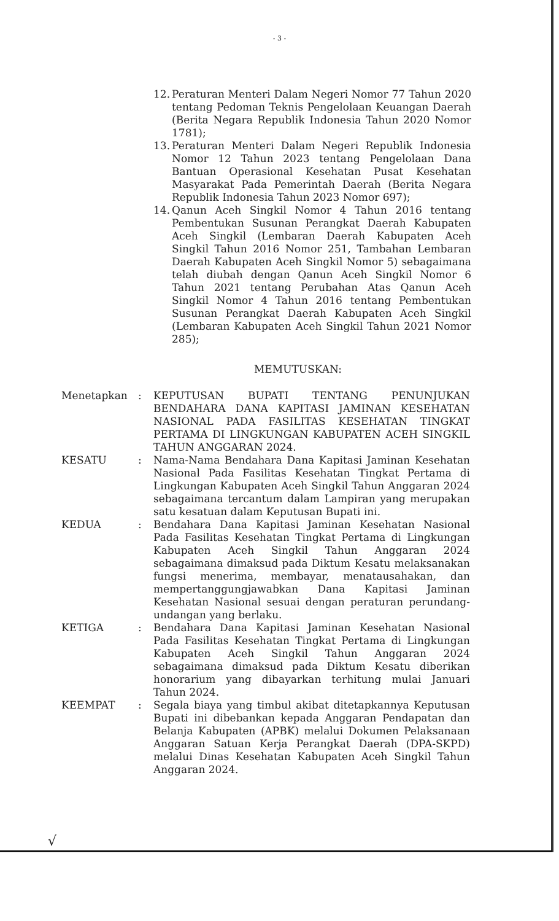- 3 -
12. Peraturan Menteri Dalam Negeri Nomor 77 Tahun 2020 tentang Pedoman Teknis Pengelolaan Keuangan Daerah (Berita Negara Republik Indonesia Tahun 2020 Nomor 1781);
13. Peraturan Menteri Dalam Negeri Republik Indonesia Nomor 12 Tahun 2023 tentang Pengelolaan Dana Bantuan Operasional Kesehatan Pusat Kesehatan Masyarakat Pada Pemerintah Daerah (Berita Negara Republik Indonesia Tahun 2023 Nomor 697);
14. Qanun Aceh Singkil Nomor 4 Tahun 2016 tentang Pembentukan Susunan Perangkat Daerah Kabupaten Aceh Singkil (Lembaran Daerah Kabupaten Aceh Singkil Tahun 2016 Nomor 251, Tambahan Lembaran Daerah Kabupaten Aceh Singkil Nomor 5) sebagaimana telah diubah dengan Qanun Aceh Singkil Nomor 6 Tahun 2021 tentang Perubahan Atas Qanun Aceh Singkil Nomor 4 Tahun 2016 tentang Pembentukan Susunan Perangkat Daerah Kabupaten Aceh Singkil (Lembaran Kabupaten Aceh Singkil Tahun 2021 Nomor 285);
MEMUTUSKAN:
Menetapkan: KEPUTUSAN BUPATI TENTANG PENUNJUKAN BENDAHARA DANA KAPITASI JAMINAN KESEHATAN NASIONAL PADA FASILITAS KESEHATAN TINGKAT PERTAMA DI LINGKUNGAN KABUPATEN ACEH SINGKIL TAHUN ANGGARAN 2024.
KESATU: Nama-Nama Bendahara Dana Kapitasi Jaminan Kesehatan Nasional Pada Fasilitas Kesehatan Tingkat Pertama di Lingkungan Kabupaten Aceh Singkil Tahun Anggaran 2024 sebagaimana tercantum dalam Lampiran yang merupakan satu kesatuan dalam Keputusan Bupati ini.
KEDUA: Bendahara Dana Kapitasi Jaminan Kesehatan Nasional Pada Fasilitas Kesehatan Tingkat Pertama di Lingkungan Kabupaten Aceh Singkil Tahun Anggaran 2024 sebagaimana dimaksud pada Diktum Kesatu melaksanakan fungsi menerima, membayar, menatausahakan, dan mempertanggungjawabkan Dana Kapitasi Jaminan Kesehatan Nasional sesuai dengan peraturan perundang-undangan yang berlaku.
KETIGA: Bendahara Dana Kapitasi Jaminan Kesehatan Nasional Pada Fasilitas Kesehatan Tingkat Pertama di Lingkungan Kabupaten Aceh Singkil Tahun Anggaran 2024 sebagaimana dimaksud pada Diktum Kesatu diberikan honorarium yang dibayarkan terhitung mulai Januari Tahun 2024.
KEEMPAT: Segala biaya yang timbul akibat ditetapkannya Keputusan Bupati ini dibebankan kepada Anggaran Pendapatan dan Belanja Kabupaten (APBK) melalui Dokumen Pelaksanaan Anggaran Satuan Kerja Perangkat Daerah (DPA-SKPD) melalui Dinas Kesehatan Kabupaten Aceh Singkil Tahun Anggaran 2024.
√